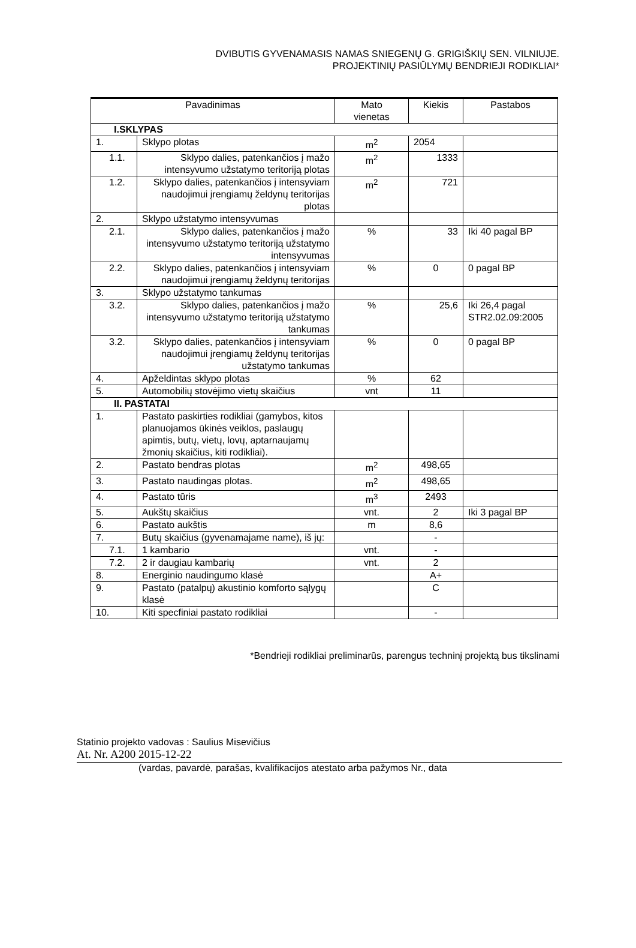DVIBUTIS GYVENAMASIS NAMAS SNIEGENŲ G. GRIGIŠKIŲ SEN. VILNIUJE.
PROJEKTINIŲ PASIŪLYMŲ BENDRIEJI RODIKLIAI*
| Pavadinimas | | Mato vienetas | Kiekis | Pastabos |
| --- | --- | --- | --- | --- |
| I.SKLYPAS | | | | |
| 1. | Sklypo plotas | m<sup>2</sup> | 2054 | |
| 1.1. | Sklypo dalies, patenkančios į mažo intensyvumo užstatymo teritoriją plotas | m<sup>2</sup> | 1333 | |
| 1.2. | Sklypo dalies, patenkančios į intensyviam naudojimui įrengiamų želdynų teritorijas plotas | m<sup>2</sup> | 721 | |
| 2. | Sklypo užstatymo intensyvumas | | | |
| 2.1. | Sklypo dalies, patenkančios į mažo intensyvumo užstatymo teritoriją užstatymo intensyvumas | % | 33 | Iki 40 pagal BP |
| 2.2. | Sklypo dalies, patenkančios į intensyviam naudojimui įrengiamų želdynų teritorijas | % | 0 | 0 pagal BP |
| 3. | Sklypo užstatymo tankumas | | | |
| 3.2. | Sklypo dalies, patenkančios į mažo intensyvumo užstatymo teritoriją užstatymo tankumas | % | 25,6 | Iki 26,4 pagal STR2.02.09:2005 |
| 3.2. | Sklypo dalies, patenkančios į intensyviam naudojimui įrengiamų želdynų teritorijas užstatymo tankumas | % | 0 | 0 pagal BP |
| 4. | Apželdintas sklypo plotas | % | 62 | |
| 5. | Automobilių stovėjimo vietų skaičius | vnt | 11 | |
| II. PASTATAI | | | | |
| 1. | Pastato paskirties rodikliai (gamybos, kitos planuojamos ūkinės veiklos, paslaugų apimtis, butų, vietų, lovų, aptarnaujamų žmonių skaičius, kiti rodikliai). | | | |
| 2. | Pastato bendras plotas | m<sup>2</sup> | 498,65 | |
| 3. | Pastato naudingas plotas. | m<sup>2</sup> | 498,65 | |
| 4. | Pastato tūris | m<sup>3</sup> | 2493 | |
| 5. | Aukštų skaičius | vnt. | 2 | Iki 3 pagal BP |
| 6. | Pastato aukštis | m | 8,6 | |
| 7. | Butų skaičius (gyvenamajame name), iš jų: | | - | |
| 7.1. | 1 kambario | vnt. | - | |
| 7.2. | 2 ir daugiau kambarių | vnt. | 2 | |
| 8. | Energinio naudingumo klasė | | A+ | |
| 9. | Pastato (patalpų) akustinio komforto sąlygų klasė | | C | |
| 10. | Kiti specfiniai pastato rodikliai | | - | |
*Bendrieji rodikliai preliminarūs, parengus techninį projektą bus tikslinami
Statinio projekto vadovas : Saulius Misevičius
At. Nr. A200 2015-12-22
(vardas, pavardė, parašas, kvalifikacijos atestato arba pažymos Nr., data